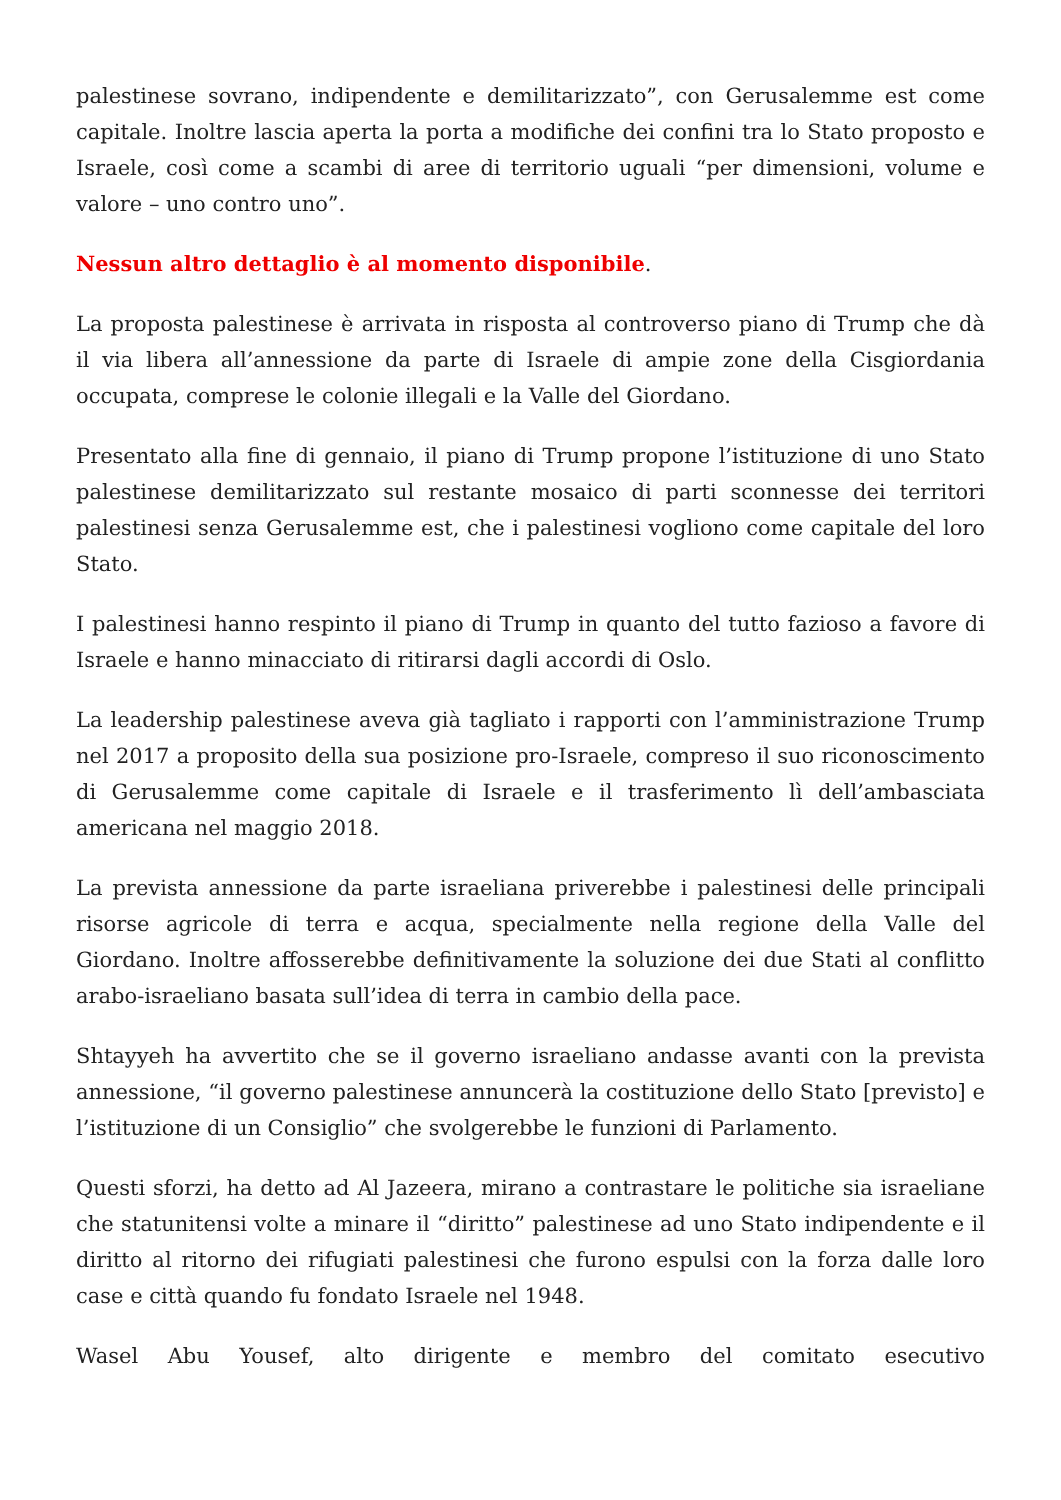palestinese sovrano, indipendente e demilitarizzato”, con Gerusalemme est come capitale. Inoltre lascia aperta la porta a modifiche dei confini tra lo Stato proposto e Israele, così come a scambi di aree di territorio uguali “per dimensioni, volume e valore – uno contro uno”.
Nessun altro dettaglio è al momento disponibile.
La proposta palestinese è arrivata in risposta al controverso piano di Trump che dà il via libera all’annessione da parte di Israele di ampie zone della Cisgiordania occupata, comprese le colonie illegali e la Valle del Giordano.
Presentato alla fine di gennaio, il piano di Trump propone l’istituzione di uno Stato palestinese demilitarizzato sul restante mosaico di parti sconnesse dei territori palestinesi senza Gerusalemme est, che i palestinesi vogliono come capitale del loro Stato.
I palestinesi hanno respinto il piano di Trump in quanto del tutto fazioso a favore di Israele e hanno minacciato di ritirarsi dagli accordi di Oslo.
La leadership palestinese aveva già tagliato i rapporti con l’amministrazione Trump nel 2017 a proposito della sua posizione pro-Israele, compreso il suo riconoscimento di Gerusalemme come capitale di Israele e il trasferimento lì dell’ambasciata americana nel maggio 2018.
La prevista annessione da parte israeliana priverebbe i palestinesi delle principali risorse agricole di terra e acqua, specialmente nella regione della Valle del Giordano. Inoltre affosserebbe definitivamente la soluzione dei due Stati al conflitto arabo-israeliano basata sull’idea di terra in cambio della pace.
Shtayyeh ha avvertito che se il governo israeliano andasse avanti con la prevista annessione, “il governo palestinese annuncerà la costituzione dello Stato [previsto] e l’istituzione di un Consiglio” che svolgerebbe le funzioni di Parlamento.
Questi sforzi, ha detto ad Al Jazeera, mirano a contrastare le politiche sia israeliane che statunitensi volte a minare il “diritto” palestinese ad uno Stato indipendente e il diritto al ritorno dei rifugiati palestinesi che furono espulsi con la forza dalle loro case e città quando fu fondato Israele nel 1948.
Wasel Abu Yousef, alto dirigente e membro del comitato esecutivo